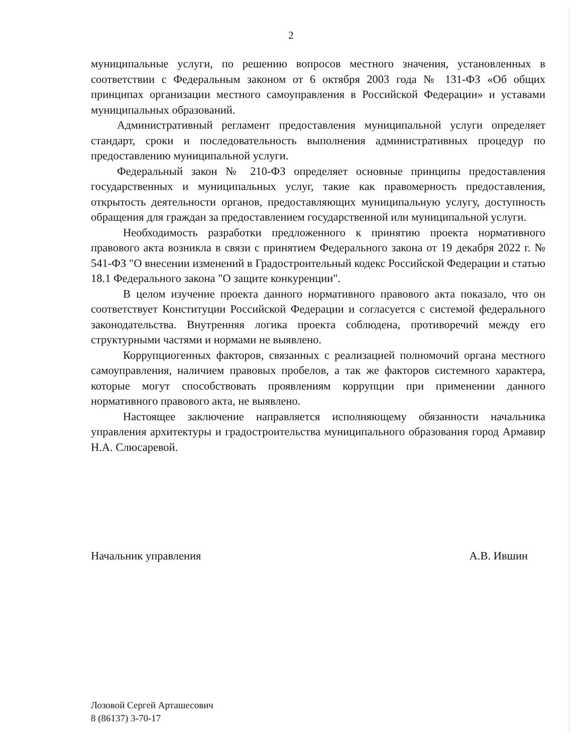2
муниципальные услуги, по решению вопросов местного значения, установленных в соответствии с Федеральным законом от 6 октября 2003 года № 131-ФЗ «Об общих принципах организации местного самоуправления в Российской Федерации» и уставами муниципальных образований.
Административный регламент предоставления муниципальной услуги определяет стандарт, сроки и последовательность выполнения административных процедур по предоставлению муниципальной услуги.
Федеральный закон № 210-ФЗ определяет основные принципы предоставления государственных и муниципальных услуг, такие как правомерность предоставления, открытость деятельности органов, предоставляющих муниципальную услугу, доступность обращения для граждан за предоставлением государственной или муниципальной услуги.
Необходимость разработки предложенного к принятию проекта нормативного правового акта возникла в связи с принятием Федерального закона от 19 декабря 2022 г. № 541-ФЗ "О внесении изменений в Градостроительный кодекс Российской Федерации и статью 18.1 Федерального закона "О защите конкуренции".
В целом изучение проекта данного нормативного правового акта показало, что он соответствует Конституции Российской Федерации и согласуется с системой федерального законодательства. Внутренняя логика проекта соблюдена, противоречий между его структурными частями и нормами не выявлено.
Коррупциогенных факторов, связанных с реализацией полномочий органа местного самоуправления, наличием правовых пробелов, а так же факторов системного характера, которые могут способствовать проявлениям коррупции при применении данного нормативного правового акта, не выявлено.
Настоящее заключение направляется исполняющему обязанности начальника управления архитектуры и градостроительства муниципального образования город Армавир Н.А. Слюсаревой.
Начальник управления А.В. Ившин
Лозовой Сергей Арташесович
8 (86137) 3-70-17